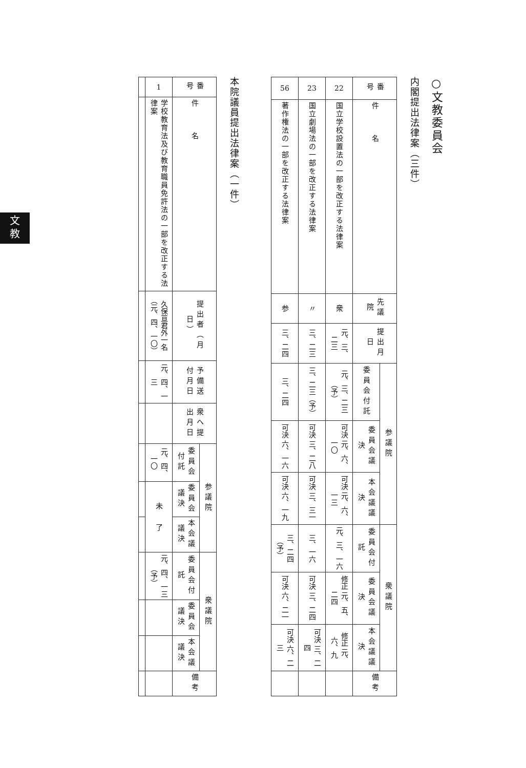文
教
○文教委員会
内閣提出法律案（三件）
| 番号 | 件 名 | 先議院 | 提出月日 | 参議院 | | | 衆議院 | | | 備考 |
| --- | --- | --- | --- | --- | --- | --- | --- | --- | --- | --- |
| | | | | 委員会付託 | 委員会議決 | 本会議議決 | 委員会付託 | 委員会議決 | 本会議議決 | |
| 22 | 国立学校設置法の一部を改正する法律案 | 衆 | 元、三、二三 | 元、三、二三（予） | 可決 元、六、一〇 | 可決 元、六、一三 | 元、三、一六 | 修正 元、五、二四 | 修正 元、六、九 | |
| 23 | 国立劇場法の一部を改正する法律案 | 〃 | 三、二三 | 三、二三（予） | 可決 三、二八 | 可決 三、三一 | 三、一六 | 可決 三、二四 | 可決 三、二四 | |
| 56 | 著作権法の一部を改正する法律案 | 参 | 三、二四 | 三、二四 | 可決 六、一六 | 可決 六、一九 | 三、二四（予） | 可決 六、二一 | 可決 六、二三 | |
本院議員提出法律案（一件）
| 番号 | 件 名 | 提出者（月日） | 予備送付月日 | 衆へ提出月日 | 参議院 | | | 衆議院 | | | 備考 |
| --- | --- | --- | --- | --- | --- | --- | --- | --- | --- | --- | --- |
| | | | | | 委員会付託 | 委員会議決 | 本会議議決 | 委員会付託 | 委員会議決 | 本会議議決 | |
| 1 | 学校教育法及び教育職員免許法の一部を改正する法律案 | 久保亘君外一名（元、四、一〇） | 元、四、一三 | | 元、四、一〇 | 未 了 | | 元、四、一三（予） | | | |